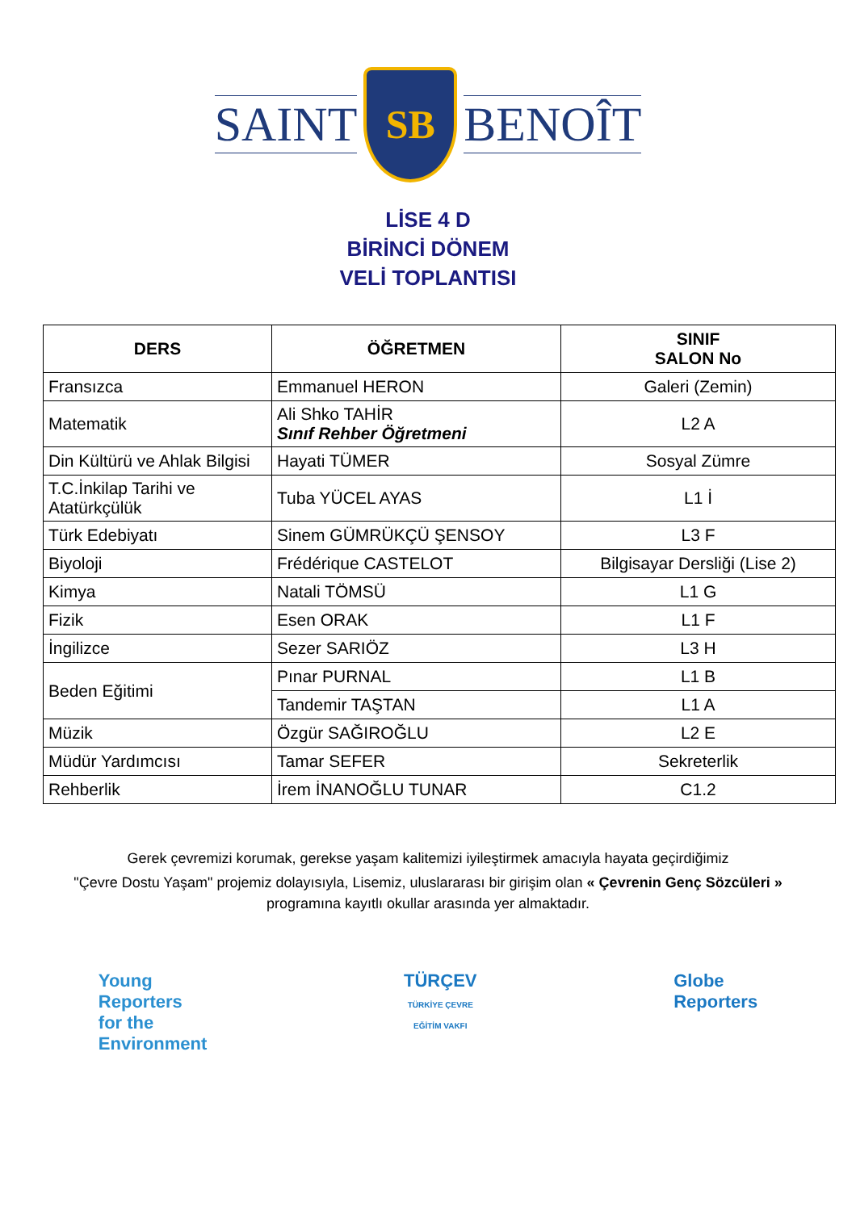SAINT
SB
BENOÎT
LİSE 4 D
BİRİNCİ DÖNEM
VELİ TOPLANTISI
| DERS | ÖĞRETMEN | SINIF SALON No |
| --- | --- | --- |
| Fransızca | Emmanuel HERON | Galeri (Zemin) |
| Matematik | Ali Shko TAHİR Sınıf Rehber Öğretmeni | L2 A |
| Din Kültürü ve Ahlak Bilgisi | Hayati TÜMER | Sosyal Zümre |
| T.C.İnkilap Tarihi ve Atatürkçülük | Tuba YÜCEL AYAS | L1 İ |
| Türk Edebiyatı | Sinem GÜMRÜKÇÜ ŞENSOY | L3 F |
| Biyoloji | Frédérique CASTELOT | Bilgisayar Dersliği (Lise 2) |
| Kimya | Natali TÖMSÜ | L1 G |
| Fizik | Esen ORAK | L1 F |
| İngilizce | Sezer SARIÖZ | L3 H |
| Beden Eğitimi | Pınar PURNAL | L1 B |
| | Tandemir TAŞTAN | L1 A |
| Müzik | Özgür SAĞIROĞLU | L2 E |
| Müdür Yardımcısı | Tamar SEFER | Sekreterlik |
| Rehberlik | İrem İNANOĞLU TUNAR | C1.2 |
Gerek çevremizi korumak, gerekse yaşam kalitemizi iyileştirmek amacıyla hayata geçirdiğimiz
"Çevre Dostu Yaşam" projemiz dolayısıyla, Lisemiz, uluslararası bir girişim olan « Çevrenin Genç Sözcüleri » programına kayıtlı okullar arasında yer almaktadır.
Young
Reporters
for the
Environment
TÜRÇEV
TÜRKİYE ÇEVRE
EĞİTİM VAKFI
Globe
Reporters